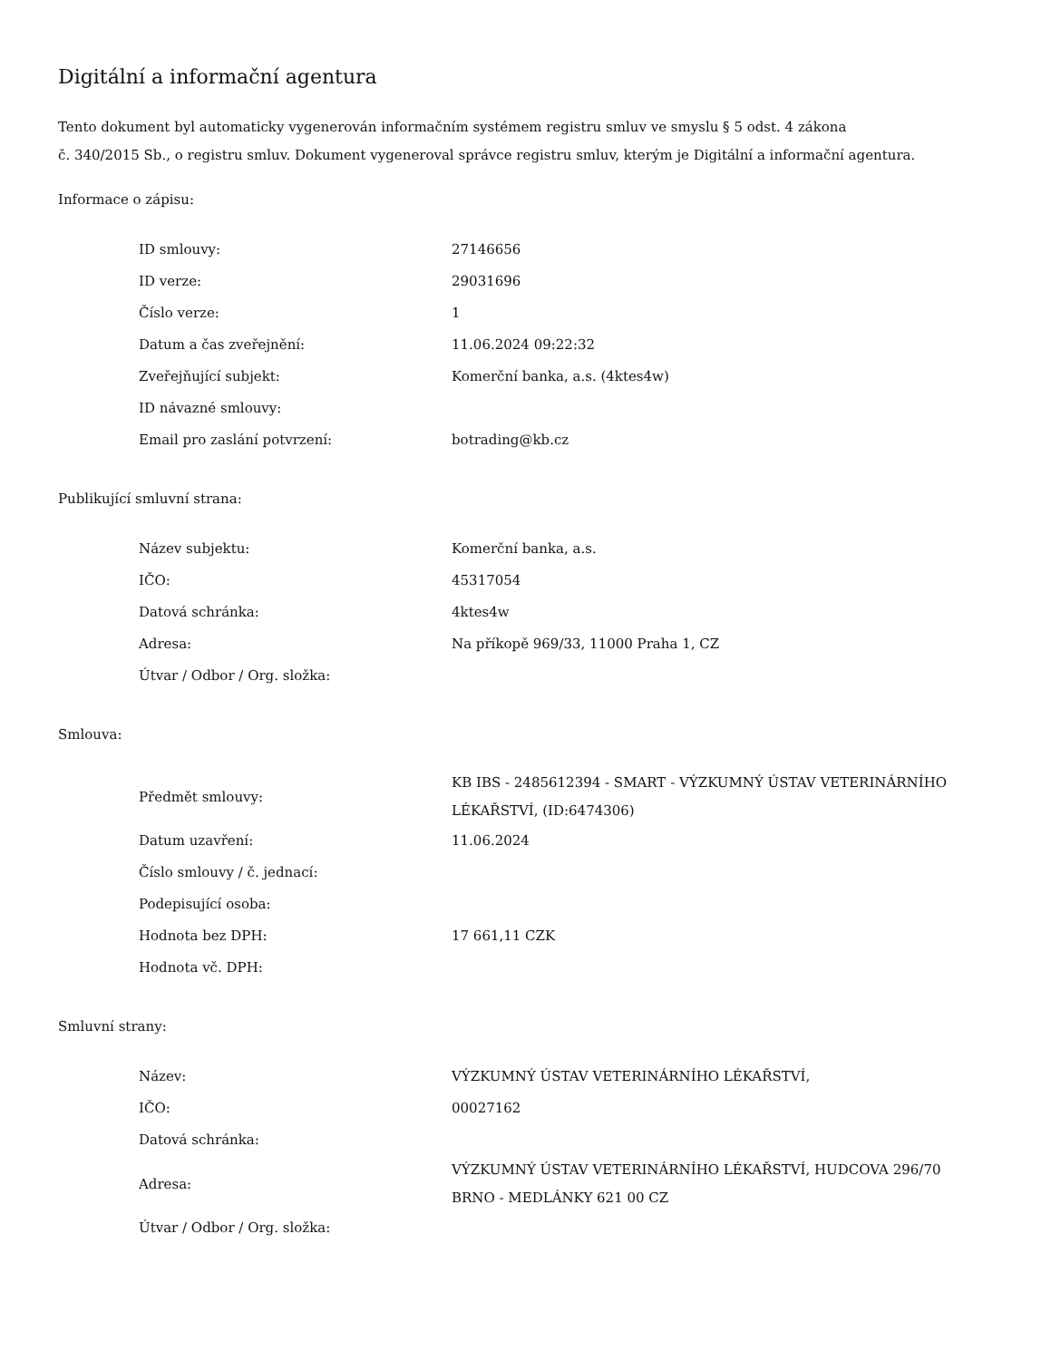Digitální a informační agentura
Tento dokument byl automaticky vygenerován informačním systémem registru smluv ve smyslu § 5 odst. 4 zákona
č. 340/2015 Sb., o registru smluv. Dokument vygeneroval správce registru smluv, kterým je Digitální a informační agentura.
Informace o zápisu:
| ID smlouvy: | 27146656 |
| ID verze: | 29031696 |
| Číslo verze: | 1 |
| Datum a čas zveřejnění: | 11.06.2024 09:22:32 |
| Zveřejňující subjekt: | Komerční banka, a.s. (4ktes4w) |
| ID návazné smlouvy: | |
| Email pro zaslání potvrzení: | botrading@kb.cz |
Publikující smluvní strana:
| Název subjektu: | Komerční banka, a.s. |
| IČO: | 45317054 |
| Datová schránka: | 4ktes4w |
| Adresa: | Na příkopě 969/33, 11000 Praha 1, CZ |
| Útvar / Odbor / Org. složka: | |
Smlouva:
| Předmět smlouvy: | KB IBS - 2485612394 - SMART - VÝZKUMNÝ ÚSTAV VETERINÁRNÍHO LÉKAŘSTVÍ, (ID:6474306) |
| Datum uzavření: | 11.06.2024 |
| Číslo smlouvy / č. jednací: | |
| Podepisující osoba: | |
| Hodnota bez DPH: | 17 661,11 CZK |
| Hodnota vč. DPH: | |
Smluvní strany:
| Název: | VÝZKUMNÝ ÚSTAV VETERINÁRNÍHO LÉKAŘSTVÍ, |
| IČO: | 00027162 |
| Datová schránka: | |
| Adresa: | VÝZKUMNÝ ÚSTAV VETERINÁRNÍHO LÉKAŘSTVÍ, HUDCOVA 296/70 BRNO - MEDLÁNKY 621 00 CZ |
| Útvar / Odbor / Org. složka: | |